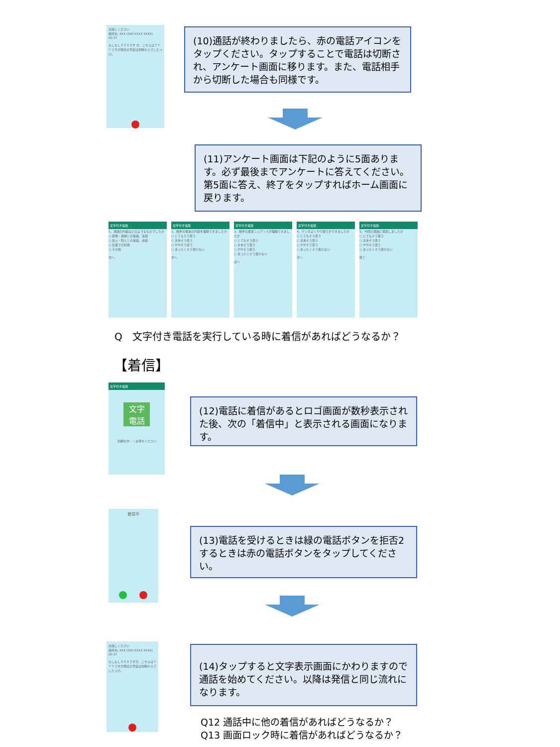お話しください
相手先: XXX (090 XXXX XXXX)
00:37
もしもしＸＸＸです が、こちらはＹＹＹですが明日の予定は何時からでしたっけ。
(10)通話が終わりましたら、赤の電話アイコンをタップください。タップすることで電話は切断され、アンケート画面に移ります。また、電話相手から切断した場合も同様です。
(11)アンケート画面は下記のように5面あります。必ず最後までアンケートに答えてください。第5面に答え、終了をタップすればホーム画面に戻ります。
文字付き電話
1、通話の内容はどのようなものでしたか
○ 家族・親戚との連絡、会話
○ 友人・知人との連絡、会話
○ 仕事での利用
○ その他
次へ
文字付き電話
2、相手の発言の内容を理解できましたか
○ とてもそう思う
○ まあそう思う
○ ややそう思う
○ まったくそう思わない
次へ
文字付き電話
3、相手の発言ニュアンスが理解できましたか
○ とてもそう思う
○ まあそう思う
○ ややそう思う
○ まったくそう思わない
次へ
文字付き電話
4、テンポよくやり取りができましたか
○ とてもそう思う
○ まあそう思う
○ ややそう思う
○ まったくそう思わない
次へ
文字付き電話
5、今回の通話に満足しましたか
○ とてもそう思う
○ まあそう思う
○ ややそう思う
○ まったくそう思わない
終了
Q　文字付き電話を実行している時に着信があればどうなるか？
【着信】
文字付き電話
文字
電話
初期化中・・お待ちください
(12)電話に着信があるとロゴ画面が数秒表示された後、次の「着信中」と表示される画面になります。
着信中
(13)電話を受けるときは緑の電話ボタンを拒否2するときは赤の電話ボタンをタップしてください。
お話しください
相手先: XXX (090 XXXX XXXX)
00:37
もしもしＸＸＸですが、こちらはＹＹＹですが明日の予定は何時からでしたっけ。
(14)タップすると文字表示画面にかわりますので通話を始めてください。以降は発信と同じ流れになります。
Q12 通話中に他の着信があればどうなるか？
Q13 画面ロック時に着信があればどうなるか？